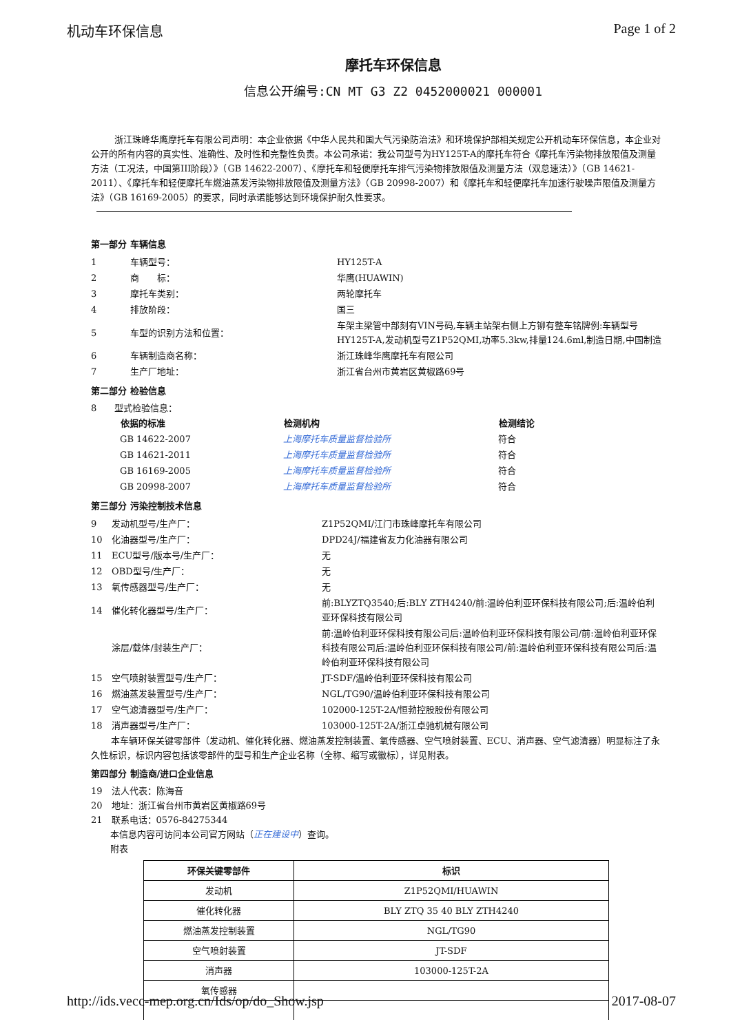机动车环保信息 Page 1 of 2
摩托车环保信息
信息公开编号:CN MT G3 Z2 0452000021 000001
浙江珠峰华鹰摩托车有限公司声明：本企业依据《中华人民共和国大气污染防治法》和环境保护部相关规定公开机动车环保信息，本企业对公开的所有内容的真实性、准确性、及时性和完整性负责。本公司承诺：我公司型号为HY125T-A的摩托车符合《摩托车污染物排放限值及测量方法（工况法，中国第III阶段）》（GB 14622-2007）、《摩托车和轻便摩托车排气污染物排放限值及测量方法（双怠速法）》（GB 14621-2011）、《摩托车和轻便摩托车燃油蒸发污染物排放限值及测量方法》（GB 20998-2007）和《摩托车和轻便摩托车加速行驶噪声限值及测量方法》（GB 16169-2005）的要求，同时承诺能够达到环境保护耐久性要求。
第一部分 车辆信息
| 1 | 车辆型号： | HY125T-A |
| 2 | 商 标： | 华鹰(HUAWIN) |
| 3 | 摩托车类别： | 两轮摩托车 |
| 4 | 排放阶段： | 国三 |
| 5 | 车型的识别方法和位置： | 车架主梁管中部刻有VIN号码,车辆主站架右侧上方铆有整车铭牌例:车辆型号HY125T-A,发动机型号Z1P52QMI,功率5.3kw,排量124.6ml,制造日期,中国制造 |
| 6 | 车辆制造商名称： | 浙江珠峰华鹰摩托车有限公司 |
| 7 | 生产厂地址： | 浙江省台州市黄岩区黄椒路69号 |
第二部分 检验信息
8　　型式检验信息：
| 依据的标准 | 检测机构 | 检测结论 |
| --- | --- | --- |
| GB 14622-2007 | 上海摩托车质量监督检验所 | 符合 |
| GB 14621-2011 | 上海摩托车质量监督检验所 | 符合 |
| GB 16169-2005 | 上海摩托车质量监督检验所 | 符合 |
| GB 20998-2007 | 上海摩托车质量监督检验所 | 符合 |
第三部分 污染控制技术信息
| 9 | 发动机型号/生产厂： | Z1P52QMI/江门市珠峰摩托车有限公司 |
| 10 | 化油器型号/生产厂： | DPD24J/福建省友力化油器有限公司 |
| 11 | ECU型号/版本号/生产厂： | 无 |
| 12 | OBD型号/生产厂： | 无 |
| 13 | 氧传感器型号/生产厂： | 无 |
| 14 | 催化转化器型号/生产厂： | 前:BLYZTQ3540;后:BLY ZTH4240/前:温岭伯利亚环保科技有限公司;后:温岭伯利亚环保科技有限公司 |
| | 涂层/载体/封装生产厂： | 前:温岭伯利亚环保科技有限公司后:温岭伯利亚环保科技有限公司/前:温岭伯利亚环保科技有限公司后:温岭伯利亚环保科技有限公司/前:温岭伯利亚环保科技有限公司后:温岭伯利亚环保科技有限公司 |
| 15 | 空气喷射装置型号/生产厂： | JT-SDF/温岭伯利亚环保科技有限公司 |
| 16 | 燃油蒸发装置型号/生产厂： | NGL/TG90/温岭伯利亚环保科技有限公司 |
| 17 | 空气滤清器型号/生产厂： | 102000-125T-2A/恒勃控股股份有限公司 |
| 18 | 消声器型号/生产厂： | 103000-125T-2A/浙江卓驰机械有限公司 |
本车辆环保关键零部件（发动机、催化转化器、燃油蒸发控制装置、氧传感器、空气喷射装置、ECU、消声器、空气滤清器）明显标注了永久性标识，标识内容包括该零部件的型号和生产企业名称（全称、缩写或徽标），详见附表。
第四部分 制造商/进口企业信息
19　法人代表：陈海音
20　地址：浙江省台州市黄岩区黄椒路69号
21　联系电话：0576-84275344
本信息内容可访问本公司官方网站（正在建设中）查询。
附表
| 环保关键零部件 | 标识 |
| --- | --- |
| 发动机 | Z1P52QMI/HUAWIN |
| 催化转化器 | BLY ZTQ 35 40 BLY ZTH4240 |
| 燃油蒸发控制装置 | NGL/TG90 |
| 空气喷射装置 | JT-SDF |
| 消声器 | 103000-125T-2A |
| 氧传感器 | |
http://ids.vecc-mep.org.cn/Ids/op/do_Show.jsp 2017-08-07